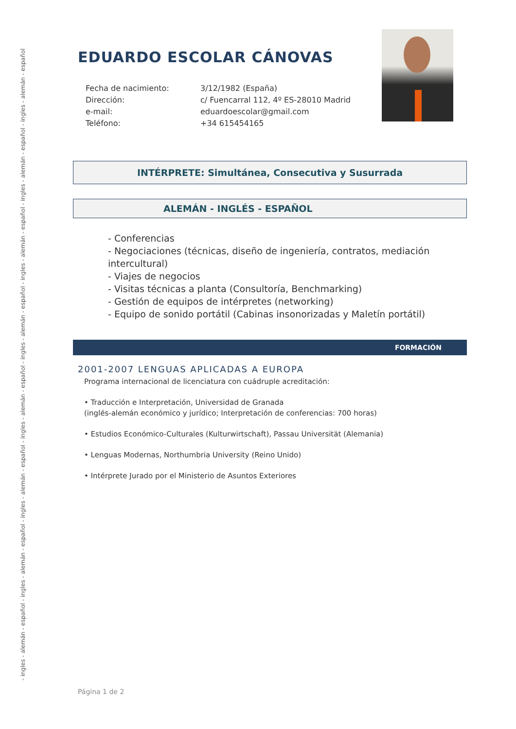- ingles - alemán - español - ingles - alemán - español - ingles - alemán - español - ingles - alemán - español - ingles - alemán - español - ingles - alemán - español - ingles - alemán - español - ingles - alemán - español
EDUARDO ESCOLAR CÁNOVAS
Fecha de nacimiento:
3/12/1982 (España)
Dirección:
c/ Fuencarral 112, 4º ES-28010 Madrid
e-mail:
eduardoescolar@gmail.com
Teléfono:
+34 615454165
INTÉRPRETE: Simultánea, Consecutiva y Susurrada
ALEMÁN - INGLÉS - ESPAÑOL
- Conferencias
- Negociaciones (técnicas, diseño de ingeniería, contratos, mediación intercultural)
- Viajes de negocios
- Visitas técnicas a planta (Consultoría, Benchmarking)
- Gestión de equipos de intérpretes (networking)
- Equipo de sonido portátil (Cabinas insonorizadas y Maletín portátil)
FORMACIÓN
2001-2007 LENGUAS APLICADAS A EUROPA
Programa internacional de licenciatura con cuádruple acreditación:
• Traducción e Interpretación, Universidad de Granada
(inglés-alemán económico y jurídico; Interpretación de conferencias: 700 horas)
• Estudios Económico-Culturales (Kulturwirtschaft), Passau Universität (Alemania)
• Lenguas Modernas, Northumbria University (Reino Unido)
• Intérprete Jurado por el Ministerio de Asuntos Exteriores
Página 1 de 2